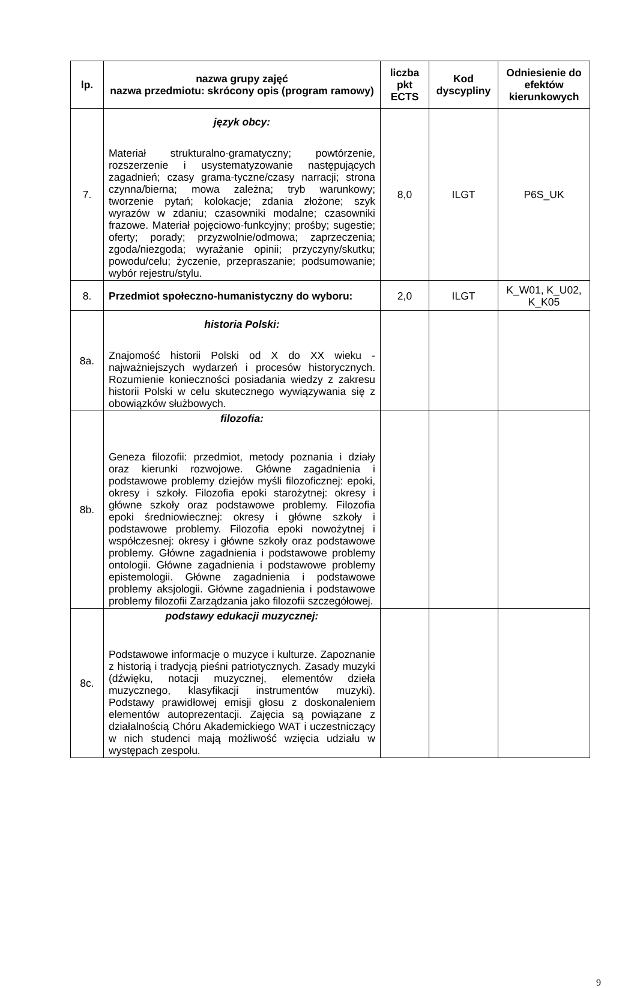| lp. | nazwa grupy zajęć nazwa przedmiotu: skrócony opis (program ramowy) | liczba pkt ECTS | Kod dyscypliny | Odniesienie do efektów kierunkowych |
| --- | --- | --- | --- | --- |
| 7. | język obcy: Materiał strukturalno-gramatyczny; powtórzenie, rozszerzenie i usystematyzowanie następujących zagadnień; czasy grama-tyczne/czasy narracji; strona czynna/bierna; mowa zależna; tryb warunkowy; tworzenie pytań; kolokacje; zdania złożone; szyk wyrazów w zdaniu; czasowniki modalne; czasowniki frazowe. Materiał pojęciowo-funkcyjny; prośby; sugestie; oferty; porady; przyzwolnie/odmowa; zaprzeczenia; zgoda/niezgoda; wyrażanie opinii; przyczyny/skutku; powodu/celu; życzenie, przepraszanie; podsumowanie; wybór rejestru/stylu. | 8,0 | ILGT | P6S_UK |
| 8. | Przedmiot społeczno-humanistyczny do wyboru: | 2,0 | ILGT | K_W01, K_U02, K_K05 |
| 8a. | historia Polski: Znajomość historii Polski od X do XX wieku - najważniejszych wydarzeń i procesów historycznych. Rozumienie konieczności posiadania wiedzy z zakresu historii Polski w celu skutecznego wywiązywania się z obowiązków służbowych. | | | |
| 8b. | filozofia : Geneza filozofii: przedmiot, metody poznania i działy oraz kierunki rozwojowe. Główne zagadnienia i podstawowe problemy dziejów myśli filozoficznej: epoki, okresy i szkoły. Filozofia epoki starożytnej: okresy i główne szkoły oraz podstawowe problemy. Filozofia epoki średniowiecznej: okresy i główne szkoły i podstawowe problemy. Filozofia epoki nowożytnej i współczesnej: okresy i główne szkoły oraz podstawowe problemy. Główne zagadnienia i podstawowe problemy ontologii. Główne zagadnienia i podstawowe problemy epistemologii. Główne zagadnienia i podstawowe problemy aksjologii. Główne zagadnienia i podstawowe problemy filozofii Zarządzania jako filozofii szczegółowej. | | | |
| 8c. | podstawy edukacji muzycznej: Podstawowe informacje o muzyce i kulturze. Zapoznanie z historią i tradycją pieśni patriotycznych. Zasady muzyki (dźwięku, notacji muzycznej, elementów dzieła muzycznego, klasyfikacji instrumentów muzyki). Podstawy prawidłowej emisji głosu z doskonaleniem elementów autoprezentacji. Zajęcia są powiązane z działalnością Chóru Akademickiego WAT i uczestniczący w nich studenci mają możliwość wzięcia udziału w występach zespołu. | | | |
9